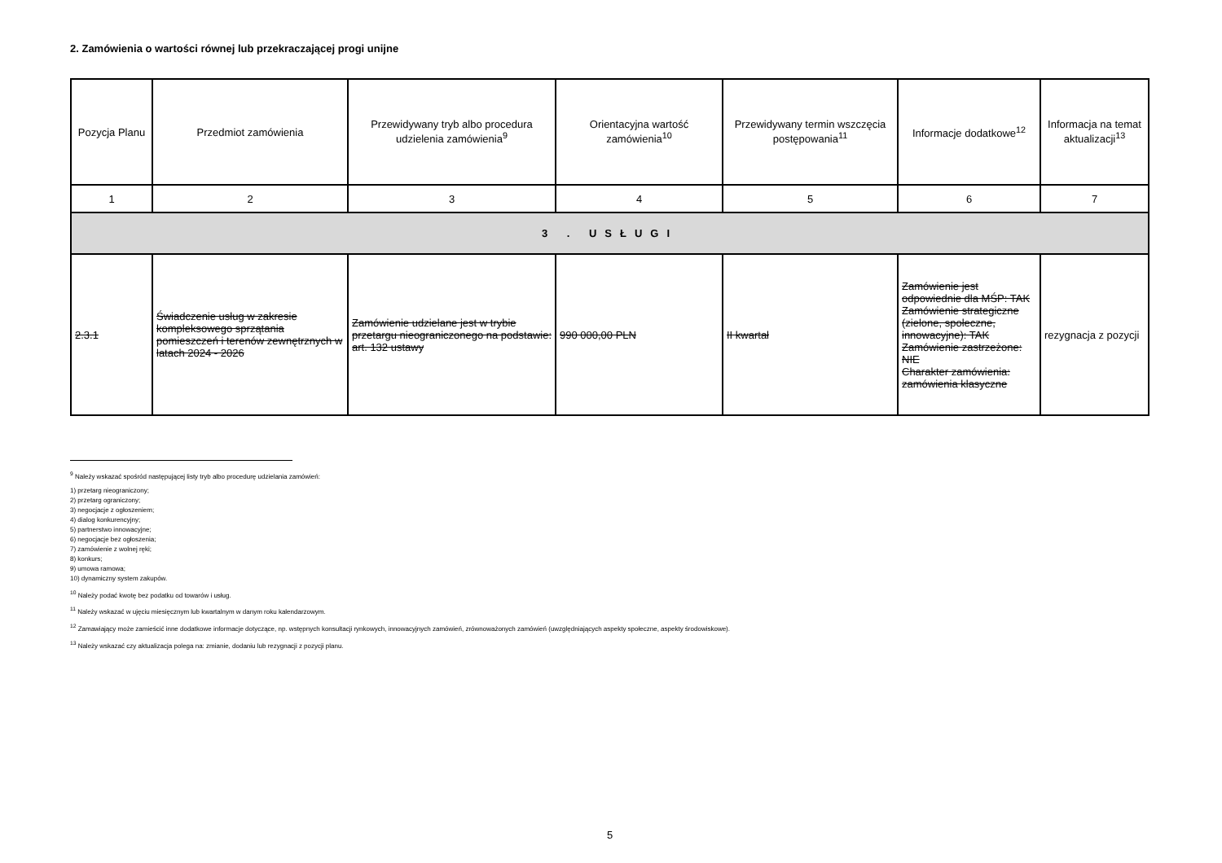2. Zamówienia o wartości równej lub przekraczającej progi unijne
| Pozycja Planu | Przedmiot zamówienia | Przewidywany tryb albo procedura udzielenia zamówienia<sup>9</sup> | Orientacyjna wartość zamówienia<sup>10</sup> | Przewidywany termin wszczęcia postępowania<sup>11</sup> | Informacje dodatkowe<sup>12</sup> | Informacja na temat aktualizacji<sup>13</sup> |
| --- | --- | --- | --- | --- | --- | --- |
| 1 | 2 | 3 | 4 | 5 | 6 | 7 |
| 3 . USŁUGI | | | | | | |
| 2.3.1 | Świadczenie usług w zakresie kompleksowego sprzątania pomieszczeń i terenów zewnętrznych w latach 2024 - 2026 | Zamówienie udzielane jest w trybie przetargu nieograniczonego na podstawie: art. 132 ustawy | 990 000,00 PLN | II kwartał | Zamówienie jest odpowiednie dla MŚP: TAK Zamówienie strategiczne (zielone, społeczne, innowacyjne): TAK Zamówienie zastrzeżone: NIE Charakter zamówienia: zamówienia klasyczne | rezygnacja z pozycji |
<sup>9</sup> Należy wskazać spośród następującej listy tryb albo procedurę udzielania zamówień:
1) przetarg nieograniczony;
2) przetarg ograniczony;
3) negocjacje z ogłoszeniem;
4) dialog konkurencyjny;
5) partnerstwo innowacyjne;
6) negocjacje bez ogłoszenia;
7) zamówienie z wolnej ręki;
8) konkurs;
9) umowa ramowa;
10) dynamiczny system zakupów.
<sup>10</sup> Należy podać kwotę bez podatku od towarów i usług.
<sup>11</sup> Należy wskazać w ujęciu miesięcznym lub kwartalnym w danym roku kalendarzowym.
<sup>12</sup> Zamawiający może zamieścić inne dodatkowe informacje dotyczące, np. wstępnych konsultacji rynkowych, innowacyjnych zamówień, zrównoważonych zamówień (uwzględniających aspekty społeczne, aspekty środowiskowe).
<sup>13</sup> Należy wskazać czy aktualizacja polega na: zmianie, dodaniu lub rezygnacji z pozycji planu.
5